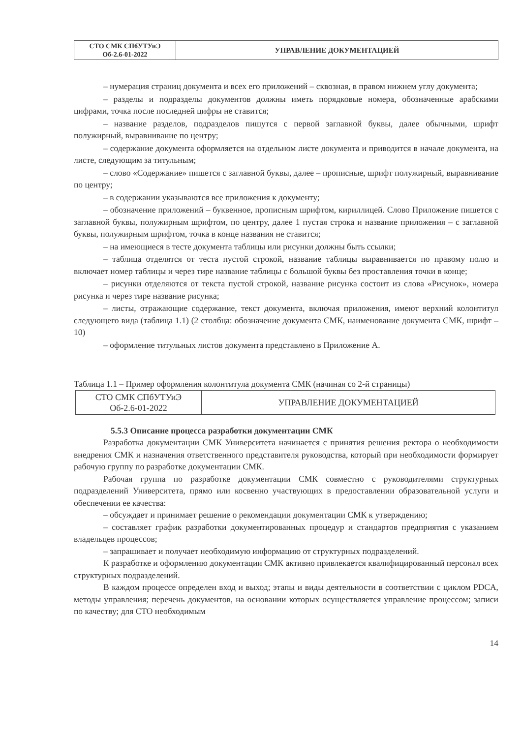| СТО СМК СПбУТУиЭ Об-2.6-01-2022 | УПРАВЛЕНИЕ ДОКУМЕНТАЦИЕЙ |
– нумерация страниц документа и всех его приложений – сквозная, в правом нижнем углу документа;
– разделы и подразделы документов должны иметь порядковые номера, обозначенные арабскими цифрами, точка после последней цифры не ставится;
– название разделов, подразделов пишутся с первой заглавной буквы, далее обычными, шрифт полужирный, выравнивание по центру;
– содержание документа оформляется на отдельном листе документа и приводится в начале документа, на листе, следующим за титульным;
– слово «Содержание» пишется с заглавной буквы, далее – прописные, шрифт полужирный, выравнивание по центру;
– в содержании указываются все приложения к документу;
– обозначение приложений – буквенное, прописным шрифтом, кириллицей. Слово Приложение пишется с заглавной буквы, полужирным шрифтом, по центру, далее 1 пустая строка и название приложения – с заглавной буквы, полужирным шрифтом, точка в конце названия не ставится;
– на имеющиеся в тесте документа таблицы или рисунки должны быть ссылки;
– таблица отделятся от теста пустой строкой, название таблицы выравнивается по правому полю и включает номер таблицы и через тире название таблицы с большой буквы без проставления точки в конце;
– рисунки отделяются от текста пустой строкой, название рисунка состоит из слова «Рисунок», номера рисунка и через тире название рисунка;
– листы, отражающие содержание, текст документа, включая приложения, имеют верхний колонтитул следующего вида (таблица 1.1) (2 столбца: обозначение документа СМК, наименование документа СМК, шрифт – 10)
– оформление титульных листов документа представлено в Приложение А.
Таблица 1.1 – Пример оформления колонтитула документа СМК (начиная со 2-й страницы)
| СТО СМК СПбУТУиЭ Об-2.6-01-2022 | УПРАВЛЕНИЕ ДОКУМЕНТАЦИЕЙ |
5.5.3 Описание процесса разработки документации СМК
Разработка документации СМК Университета начинается с принятия решения ректора о необходимости внедрения СМК и назначения ответственного представителя руководства, который при необходимости формирует рабочую группу по разработке документации СМК.
Рабочая группа по разработке документации СМК совместно с руководителями структурных подразделений Университета, прямо или косвенно участвующих в предоставлении образовательной услуги и обеспечении ее качества:
– обсуждает и принимает решение о рекомендации документации СМК к утверждению;
– составляет график разработки документированных процедур и стандартов предприятия с указанием владельцев процессов;
– запрашивает и получает необходимую информацию от структурных подразделений.
К разработке и оформлению документации СМК активно привлекается квалифицированный персонал всех структурных подразделений.
В каждом процессе определен вход и выход; этапы и виды деятельности в соответствии с циклом PDCA, методы управления; перечень документов, на основании которых осуществляется управление процессом; записи по качеству; для СТО необходимым
14